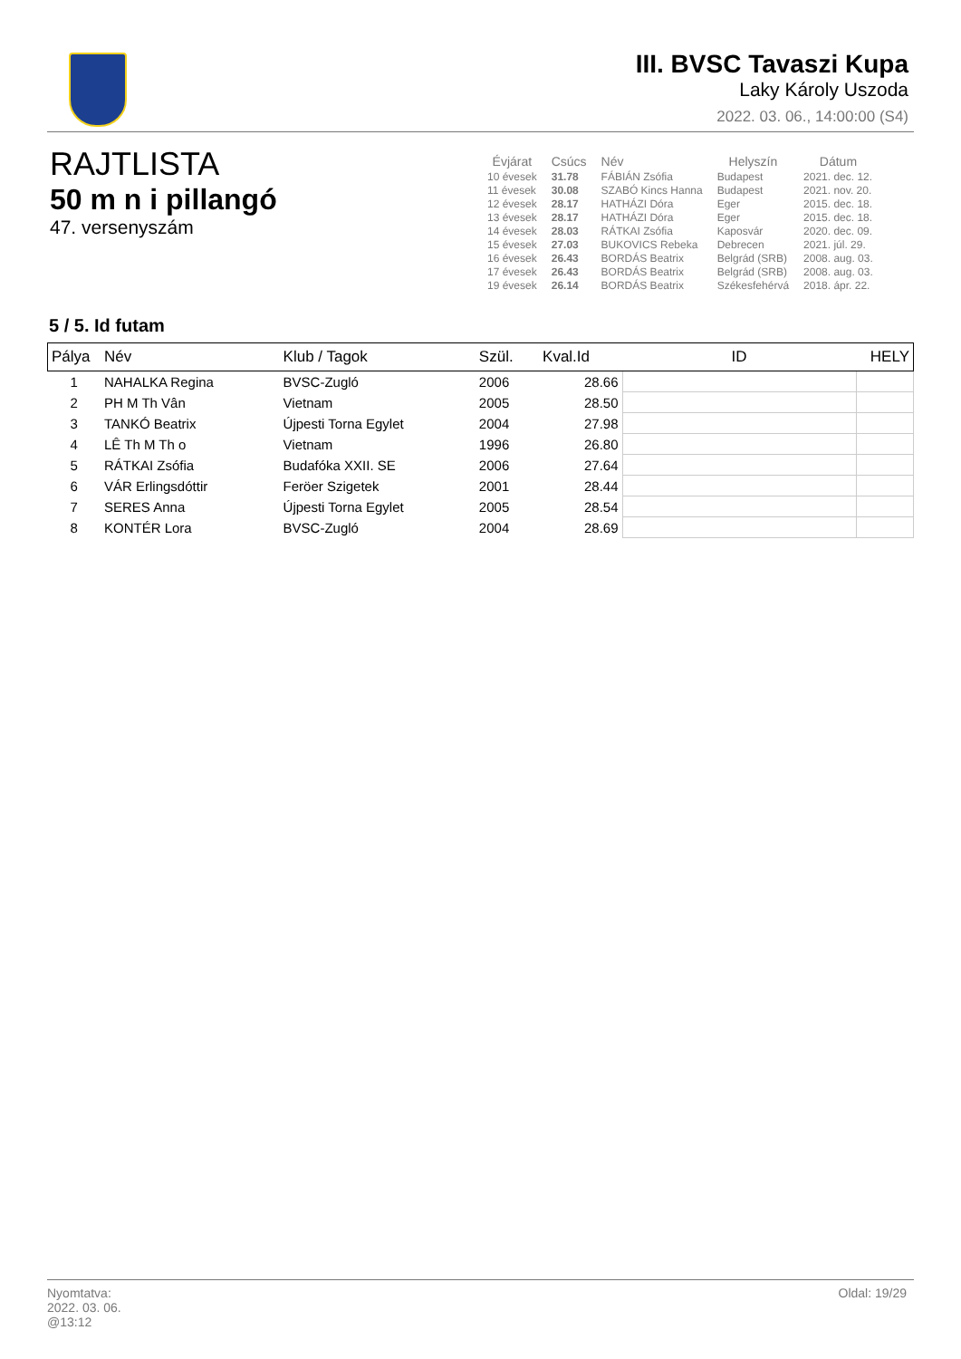III. BVSC Tavaszi Kupa
Laky Károly Uszoda
2022. 03. 06., 14:00:00 (S4)
RAJTLISTA
50 m n i pillangó
47. versenyszám
| Évjárat | Csúcs | Név | Helyszín | Dátum |
| --- | --- | --- | --- | --- |
| 10 évesek | 31.78 | FÁBIÁN Zsófia | Budapest | 2021. dec. 12. |
| 11 évesek | 30.08 | SZABÓ Kincs Hanna | Budapest | 2021. nov. 20. |
| 12 évesek | 28.17 | HATHÁZI Dóra | Eger | 2015. dec. 18. |
| 13 évesek | 28.17 | HATHÁZI Dóra | Eger | 2015. dec. 18. |
| 14 évesek | 28.03 | RÁTKAI Zsófia | Kaposvár | 2020. dec. 09. |
| 15 évesek | 27.03 | BUKOVICS Rebeka | Debrecen | 2021. júl. 29. |
| 16 évesek | 26.43 | BORDÁS Beatrix | Belgrád (SRB) | 2008. aug. 03. |
| 17 évesek | 26.43 | BORDÁS Beatrix | Belgrád (SRB) | 2008. aug. 03. |
| 19 évesek | 26.14 | BORDÁS Beatrix | Székesfehérvá | 2018. ápr. 22. |
5 / 5. Id futam
| Pálya | Név | Klub / Tagok | Szül. | Kval.Id | ID | HELY |
| --- | --- | --- | --- | --- | --- | --- |
| 1 | NAHALKA Regina | BVSC-Zugló | 2006 | 28.66 | | |
| 2 | PH M Th Vân | Vietnam | 2005 | 28.50 | | |
| 3 | TANKÓ Beatrix | Újpesti Torna Egylet | 2004 | 27.98 | | |
| 4 | LÊ Th M Th o | Vietnam | 1996 | 26.80 | | |
| 5 | RÁTKAI Zsófia | Budafóka XXII. SE | 2006 | 27.64 | | |
| 6 | VÁR Erlingsdóttir | Feröer Szigetek | 2001 | 28.44 | | |
| 7 | SERES Anna | Újpesti Torna Egylet | 2005 | 28.54 | | |
| 8 | KONTÉR Lora | BVSC-Zugló | 2004 | 28.69 | | |
Oldal: 19/29 Nyomtatva:
2022. 03. 06.
@13:12